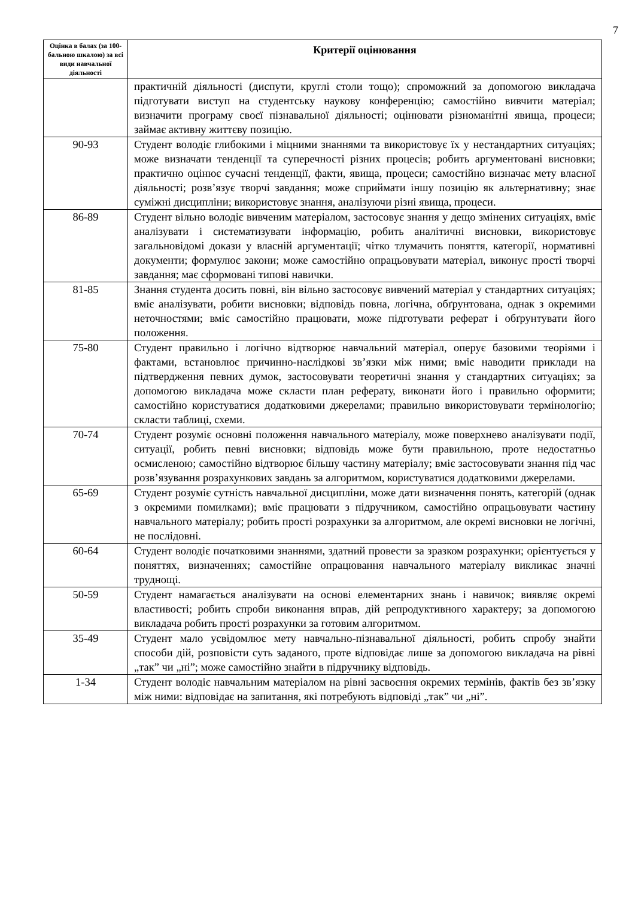7
| Оцінка в балах (за 100-бальною шкалою) за всі види навчальної діяльності | Критерії оцінювання |
| --- | --- |
| | практичній діяльності (диспути, круглі столи тощо); спроможний за допомогою викладача підготувати виступ на студентську наукову конференцію; самостійно вивчити матеріал; визначити програму своєї пізнавальної діяльності; оцінювати різноманітні явища, процеси; займає активну життєву позицію. |
| 90-93 | Студент володіє глибокими і міцними знаннями та використовує їх у нестандартних ситуаціях; може визначати тенденції та суперечності різних процесів; робить аргументовані висновки; практично оцінює сучасні тенденції, факти, явища, процеси; самостійно визначає мету власної діяльності; розв’язує творчі завдання; може сприймати іншу позицію як альтернативну; знає суміжні дисципліни; використовує знання, аналізуючи різні явища, процеси. |
| 86-89 | Студент вільно володіє вивченим матеріалом, застосовує знання у дещо змінених ситуаціях, вміє аналізувати і систематизувати інформацію, робить аналітичні висновки, використовує загальновідомі докази у власній аргументації; чітко тлумачить поняття, категорії, нормативні документи; формулює закони; може самостійно опрацьовувати матеріал, виконує прості творчі завдання; має сформовані типові навички. |
| 81-85 | Знання студента досить повні, він вільно застосовує вивчений матеріал у стандартних ситуаціях; вміє аналізувати, робити висновки; відповідь повна, логічна, обґрунтована, однак з окремими неточностями; вміє самостійно працювати, може підготувати реферат і обґрунтувати його положення. |
| 75-80 | Студент правильно і логічно відтворює навчальний матеріал, оперує базовими теоріями і фактами, встановлює причинно-наслідкові зв’язки між ними; вміє наводити приклади на підтвердження певних думок, застосовувати теоретичні знання у стандартних ситуаціях; за допомогою викладача може скласти план реферату, виконати його і правильно оформити; самостійно користуватися додатковими джерелами; правильно використовувати термінологію; скласти таблиці, схеми. |
| 70-74 | Студент розуміє основні положення навчального матеріалу, може поверхнево аналізувати події, ситуації, робить певні висновки; відповідь може бути правильною, проте недостатньо осмисленою; самостійно відтворює більшу частину матеріалу; вміє застосовувати знання під час розв’язування розрахункових завдань за алгоритмом, користуватися додатковими джерелами. |
| 65-69 | Студент розуміє сутність навчальної дисципліни, може дати визначення понять, категорій (однак з окремими помилками); вміє працювати з підручником, самостійно опрацьовувати частину навчального матеріалу; робить прості розрахунки за алгоритмом, але окремі висновки не логічні, не послідовні. |
| 60-64 | Студент володіє початковими знаннями, здатний провести за зразком розрахунки; орієнтується у поняттях, визначеннях; самостійне опрацювання навчального матеріалу викликає значні труднощі. |
| 50-59 | Студент намагається аналізувати на основі елементарних знань і навичок; виявляє окремі властивості; робить спроби виконання вправ, дій репродуктивного характеру; за допомогою викладача робить прості розрахунки за готовим алгоритмом. |
| 35-49 | Студент мало усвідомлює мету навчально-пізнавальної діяльності, робить спробу знайти способи дій, розповісти суть заданого, проте відповідає лише за допомогою викладача на рівні „так” чи „ні”; може самостійно знайти в підручнику відповідь. |
| 1-34 | Студент володіє навчальним матеріалом на рівні засвоєння окремих термінів, фактів без зв’язку між ними: відповідає на запитання, які потребують відповіді „так” чи „ні”. |